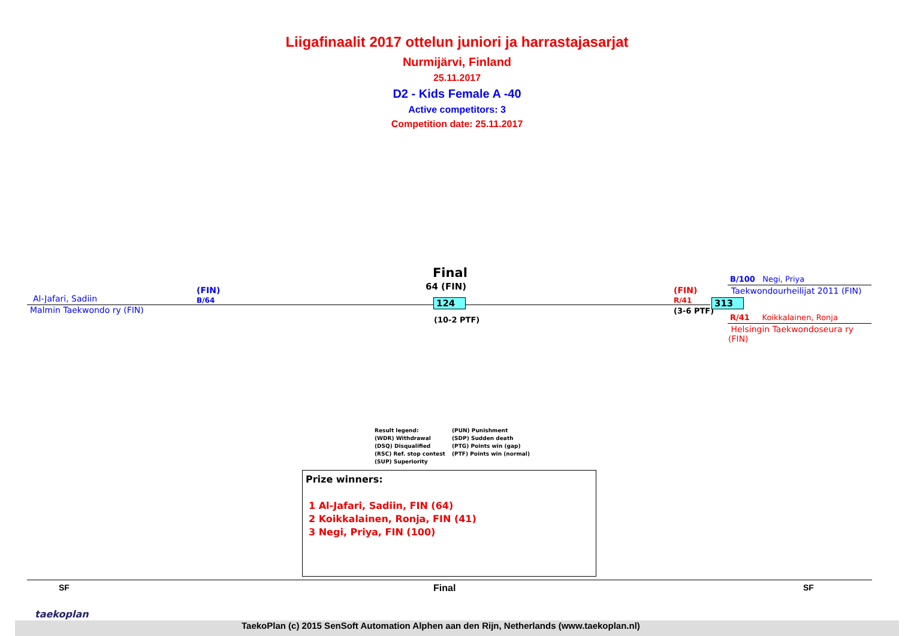Liigafinaalit 2017 ottelun juniori ja harrastajasarjat
Nurmijärvi, Finland
25.11.2017
D2 - Kids Female A -40
Active competitors: 3
Competition date: 25.11.2017
Al-Jafari, Sadiin
Malmin Taekwondo ry (FIN)
(FIN)
B/64
Final
64 (FIN)
124
(10-2 PTF)
(FIN)
R/41
(3-6 PTF)
313
B/100 Negi, Priya
Taekwondourheilijat 2011 (FIN)
R/41 Koikkalainen, Ronja
Helsingin Taekwondoseura ry
(FIN)
Result legend:
(WDR) Withdrawal
(DSQ) Disqualified
(RSC) Ref. stop contest
(SUP) Superiority
(PUN) Punishment
(SDP) Sudden death
(PTG) Points win (gap)
(PTF) Points win (normal)
Prize winners:
1 Al-Jafari, Sadiin, FIN (64)
2 Koikkalainen, Ronja, FIN (41)
3 Negi, Priya, FIN (100)
SF Final SF
taekoplan
TaekoPlan (c) 2015 SenSoft Automation Alphen aan den Rijn, Netherlands (www.taekoplan.nl)